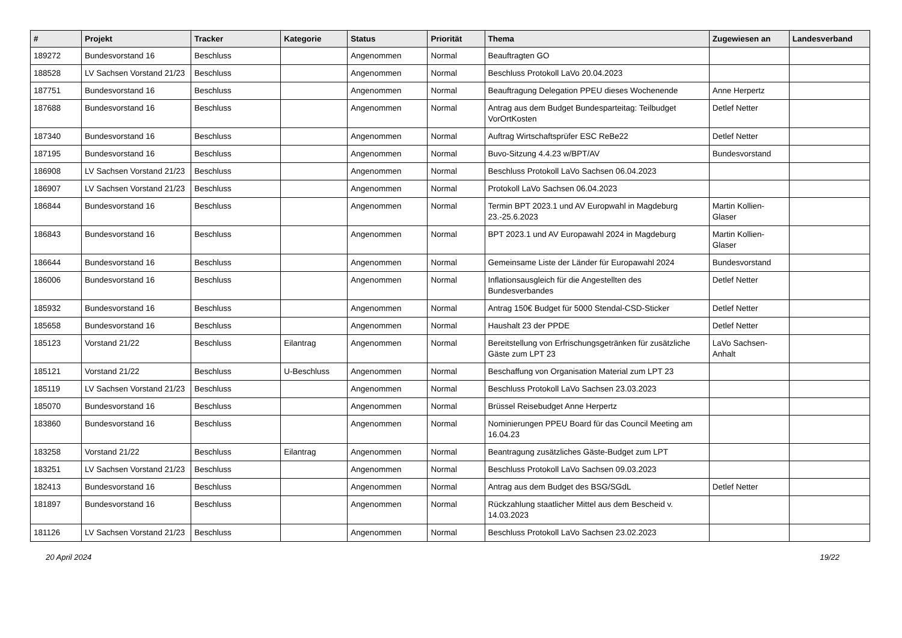| # | Projekt | Tracker | Kategorie | Status | Priorität | Thema | Zugewiesen an | Landesverband |
| --- | --- | --- | --- | --- | --- | --- | --- | --- |
| 189272 | Bundesvorstand 16 | Beschluss | | Angenommen | Normal | Beauftragten GO | | |
| 188528 | LV Sachsen Vorstand 21/23 | Beschluss | | Angenommen | Normal | Beschluss Protokoll LaVo 20.04.2023 | | |
| 187751 | Bundesvorstand 16 | Beschluss | | Angenommen | Normal | Beauftragung Delegation PPEU dieses Wochenende | Anne Herpertz | |
| 187688 | Bundesvorstand 16 | Beschluss | | Angenommen | Normal | Antrag aus dem Budget Bundesparteitag: Teilbudget VorOrtKosten | Detlef Netter | |
| 187340 | Bundesvorstand 16 | Beschluss | | Angenommen | Normal | Auftrag Wirtschaftsprüfer ESC ReBe22 | Detlef Netter | |
| 187195 | Bundesvorstand 16 | Beschluss | | Angenommen | Normal | Buvo-Sitzung 4.4.23 w/BPT/AV | Bundesvorstand | |
| 186908 | LV Sachsen Vorstand 21/23 | Beschluss | | Angenommen | Normal | Beschluss Protokoll LaVo Sachsen 06.04.2023 | | |
| 186907 | LV Sachsen Vorstand 21/23 | Beschluss | | Angenommen | Normal | Protokoll LaVo Sachsen 06.04.2023 | | |
| 186844 | Bundesvorstand 16 | Beschluss | | Angenommen | Normal | Termin BPT 2023.1 und AV Europwahl in Magdeburg 23.-25.6.2023 | Martin Kollien-Glaser | |
| 186843 | Bundesvorstand 16 | Beschluss | | Angenommen | Normal | BPT 2023.1 und AV Europawahl 2024 in Magdeburg | Martin Kollien-Glaser | |
| 186644 | Bundesvorstand 16 | Beschluss | | Angenommen | Normal | Gemeinsame Liste der Länder für Europawahl 2024 | Bundesvorstand | |
| 186006 | Bundesvorstand 16 | Beschluss | | Angenommen | Normal | Inflationsausgleich für die Angestellten des Bundesverbandes | Detlef Netter | |
| 185932 | Bundesvorstand 16 | Beschluss | | Angenommen | Normal | Antrag 150€ Budget für 5000 Stendal-CSD-Sticker | Detlef Netter | |
| 185658 | Bundesvorstand 16 | Beschluss | | Angenommen | Normal | Haushalt 23 der PPDE | Detlef Netter | |
| 185123 | Vorstand 21/22 | Beschluss | Eilantrag | Angenommen | Normal | Bereitstellung von Erfrischungsgetränken für zusätzliche Gäste zum LPT 23 | LaVo Sachsen-Anhalt | |
| 185121 | Vorstand 21/22 | Beschluss | U-Beschluss | Angenommen | Normal | Beschaffung von Organisation Material zum LPT 23 | | |
| 185119 | LV Sachsen Vorstand 21/23 | Beschluss | | Angenommen | Normal | Beschluss Protokoll LaVo Sachsen 23.03.2023 | | |
| 185070 | Bundesvorstand 16 | Beschluss | | Angenommen | Normal | Brüssel Reisebudget Anne Herpertz | | |
| 183860 | Bundesvorstand 16 | Beschluss | | Angenommen | Normal | Nominierungen PPEU Board für das Council Meeting am 16.04.23 | | |
| 183258 | Vorstand 21/22 | Beschluss | Eilantrag | Angenommen | Normal | Beantragung zusätzliches Gäste-Budget zum LPT | | |
| 183251 | LV Sachsen Vorstand 21/23 | Beschluss | | Angenommen | Normal | Beschluss Protokoll LaVo Sachsen 09.03.2023 | | |
| 182413 | Bundesvorstand 16 | Beschluss | | Angenommen | Normal | Antrag aus dem Budget des BSG/SGdL | Detlef Netter | |
| 181897 | Bundesvorstand 16 | Beschluss | | Angenommen | Normal | Rückzahlung staatlicher Mittel aus dem Bescheid v. 14.03.2023 | | |
| 181126 | LV Sachsen Vorstand 21/23 | Beschluss | | Angenommen | Normal | Beschluss Protokoll LaVo Sachsen 23.02.2023 | | |
20 April 2024 19/22